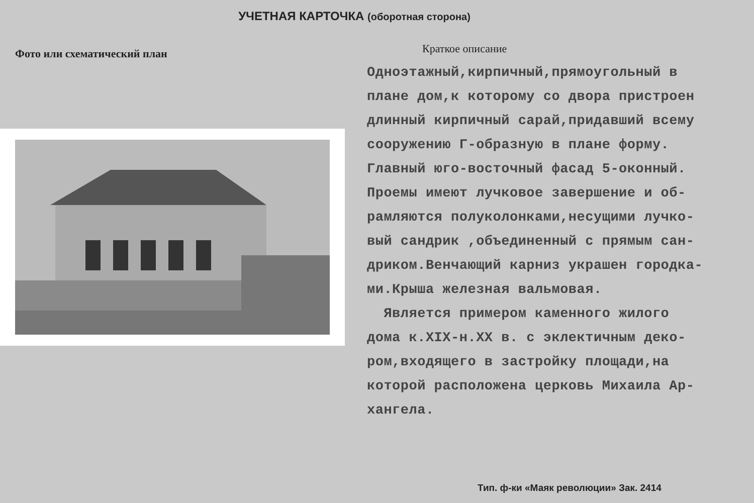УЧЕТНАЯ КАРТОЧКА (оборотная сторона)
Фото или схематический план
Краткое описание
Одноэтажный,кирпичный,прямоугольный в
плане дом,к которому со двора пристроен
длинный кирпичный сарай,придавший всему
сооружению Г-образную в плане форму.
Главный юго-восточный фасад 5-оконный.
Проемы имеют лучковое завершение и об-
рамляются полуколонками,несущими лучко-
вый сандрик ,объединенный с прямым сан-
дриком.Венчающий карниз украшен городка-
ми.Крыша железная вальмовая.
Является примером каменного жилого
дома к.XIX-н.XX в. с эклектичным деко-
ром,входящего в застройку площади,на
которой расположена церковь Михаила Ар-
хангела.
Тип. ф-ки «Маяк революции» Зак. 2414